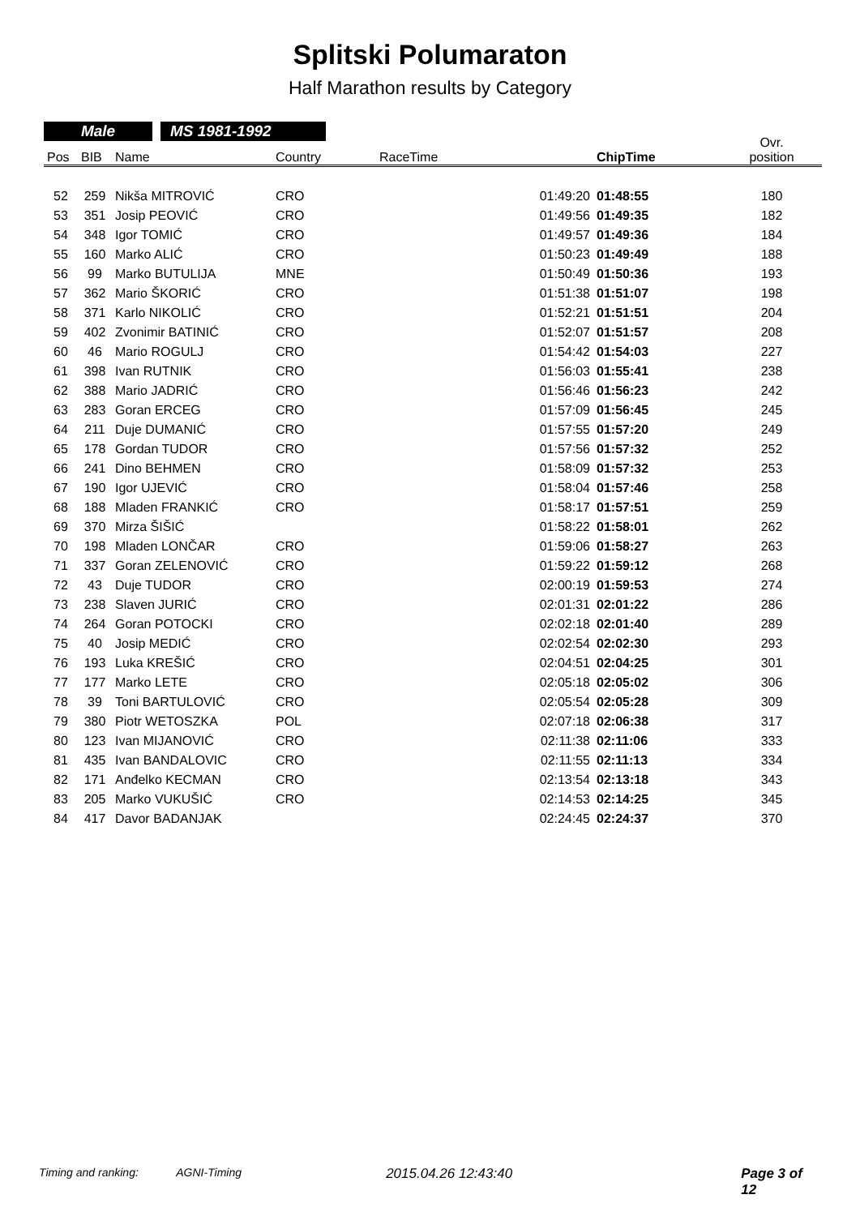Splitski Polumaraton
Half Marathon results by Category
Male MS 1981-1992
| Pos | BIB | Name | Country | RaceTime | ChipTime | Ovr. position |
| --- | --- | --- | --- | --- | --- | --- |
| 52 | 259 | Nikša MITROVIĆ | CRO | 01:49:20 | 01:48:55 | 180 |
| 53 | 351 | Josip PEOVIĆ | CRO | 01:49:56 | 01:49:35 | 182 |
| 54 | 348 | Igor TOMIĆ | CRO | 01:49:57 | 01:49:36 | 184 |
| 55 | 160 | Marko ALIĆ | CRO | 01:50:23 | 01:49:49 | 188 |
| 56 | 99 | Marko BUTULIJA | MNE | 01:50:49 | 01:50:36 | 193 |
| 57 | 362 | Mario ŠKORIĆ | CRO | 01:51:38 | 01:51:07 | 198 |
| 58 | 371 | Karlo NIKOLIĆ | CRO | 01:52:21 | 01:51:51 | 204 |
| 59 | 402 | Zvonimir BATINIĆ | CRO | 01:52:07 | 01:51:57 | 208 |
| 60 | 46 | Mario ROGULJ | CRO | 01:54:42 | 01:54:03 | 227 |
| 61 | 398 | Ivan RUTNIK | CRO | 01:56:03 | 01:55:41 | 238 |
| 62 | 388 | Mario JADRIĆ | CRO | 01:56:46 | 01:56:23 | 242 |
| 63 | 283 | Goran ERCEG | CRO | 01:57:09 | 01:56:45 | 245 |
| 64 | 211 | Duje DUMANIĆ | CRO | 01:57:55 | 01:57:20 | 249 |
| 65 | 178 | Gordan TUDOR | CRO | 01:57:56 | 01:57:32 | 252 |
| 66 | 241 | Dino BEHMEN | CRO | 01:58:09 | 01:57:32 | 253 |
| 67 | 190 | Igor UJEVIĆ | CRO | 01:58:04 | 01:57:46 | 258 |
| 68 | 188 | Mladen FRANKIĆ | CRO | 01:58:17 | 01:57:51 | 259 |
| 69 | 370 | Mirza ŠIŠIĆ | | 01:58:22 | 01:58:01 | 262 |
| 70 | 198 | Mladen LONČAR | CRO | 01:59:06 | 01:58:27 | 263 |
| 71 | 337 | Goran ZELENOVIĆ | CRO | 01:59:22 | 01:59:12 | 268 |
| 72 | 43 | Duje TUDOR | CRO | 02:00:19 | 01:59:53 | 274 |
| 73 | 238 | Slaven JURIĆ | CRO | 02:01:31 | 02:01:22 | 286 |
| 74 | 264 | Goran POTOCKI | CRO | 02:02:18 | 02:01:40 | 289 |
| 75 | 40 | Josip MEDIĆ | CRO | 02:02:54 | 02:02:30 | 293 |
| 76 | 193 | Luka KREŠIĆ | CRO | 02:04:51 | 02:04:25 | 301 |
| 77 | 177 | Marko LETE | CRO | 02:05:18 | 02:05:02 | 306 |
| 78 | 39 | Toni BARTULOVIĆ | CRO | 02:05:54 | 02:05:28 | 309 |
| 79 | 380 | Piotr WETOSZKA | POL | 02:07:18 | 02:06:38 | 317 |
| 80 | 123 | Ivan MIJANOVIĆ | CRO | 02:11:38 | 02:11:06 | 333 |
| 81 | 435 | Ivan BANDALOVIC | CRO | 02:11:55 | 02:11:13 | 334 |
| 82 | 171 | Anđelko KECMAN | CRO | 02:13:54 | 02:13:18 | 343 |
| 83 | 205 | Marko VUKUŠIĆ | CRO | 02:14:53 | 02:14:25 | 345 |
| 84 | 417 | Davor BADANJAK | | 02:24:45 | 02:24:37 | 370 |
Timing and ranking: AGNI-Timing 2015.04.26 12:43:40 Page 3 of 12